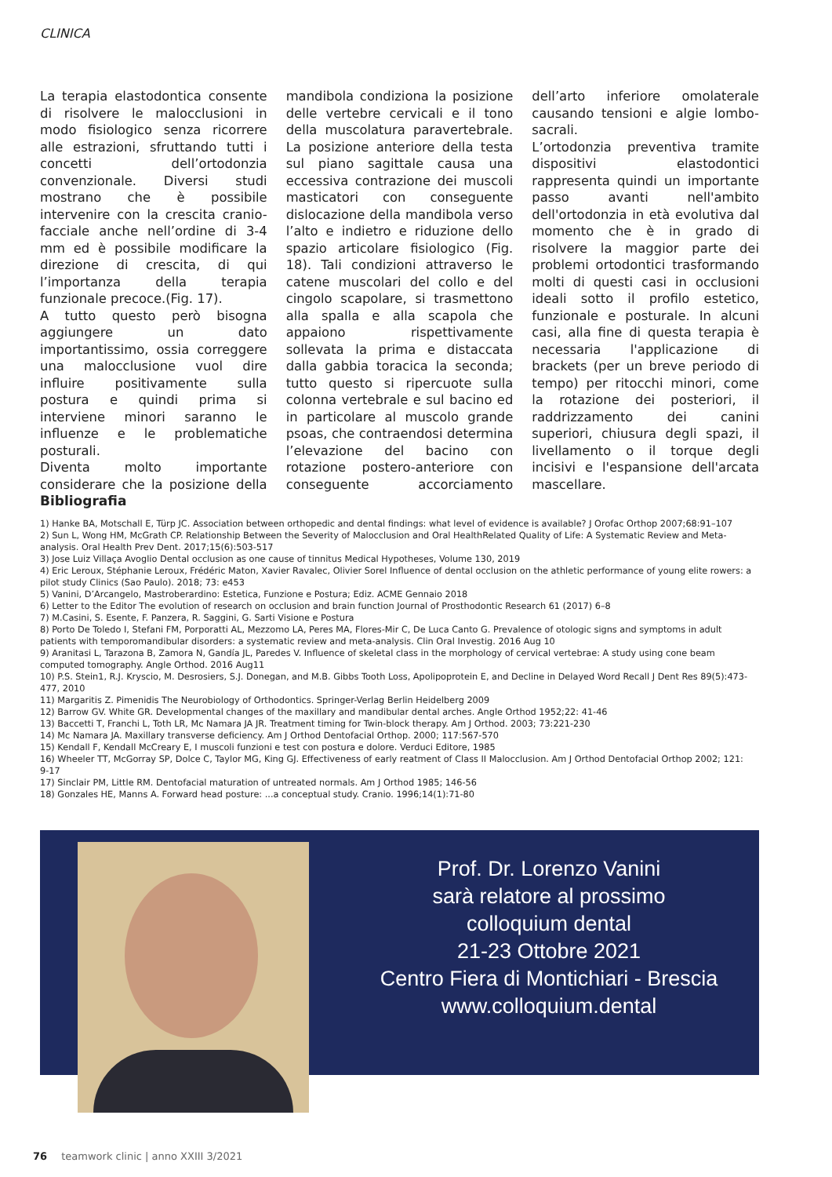CLINICA
La terapia elastodontica consente di risolvere le malocclusioni in modo fisiologico senza ricorrere alle estrazioni, sfruttando tutti i concetti dell’ortodonzia convenzionale. Diversi studi mostrano che è possibile intervenire con la crescita cranio-facciale anche nell’ordine di 3-4 mm ed è possibile modificare la direzione di crescita, di qui l’importanza della terapia funzionale precoce.(Fig. 17).
A tutto questo però bisogna aggiungere un dato importantissimo, ossia correggere una malocclusione vuol dire influire positivamente sulla postura e quindi prima si interviene minori saranno le influenze e le problematiche posturali.
Diventa molto importante considerare che la posizione della mandibola condiziona la posizione delle vertebre cervicali e il tono della muscolatura paravertebrale. La posizione anteriore della testa sul piano sagittale causa una eccessiva contrazione dei muscoli masticatori con conseguente dislocazione della mandibola verso l’alto e indietro e riduzione dello spazio articolare fisiologico (Fig. 18). Tali condizioni attraverso le catene muscolari del collo e del cingolo scapolare, si trasmettono alla spalla e alla scapola che appaiono rispettivamente sollevata la prima e distaccata dalla gabbia toracica la seconda; tutto questo si ripercuote sulla colonna vertebrale e sul bacino ed in particolare al muscolo grande psoas, che contraendosi determina l’elevazione del bacino con rotazione postero-anteriore con conseguente accorciamento dell’arto inferiore omolaterale causando tensioni e algie lombo-sacrali.
L’ortodonzia preventiva tramite dispositivi elastodontici rappresenta quindi un importante passo avanti nell'ambito dell'ortodonzia in età evolutiva dal momento che è in grado di risolvere la maggior parte dei problemi ortodontici trasformando molti di questi casi in occlusioni ideali sotto il profilo estetico, funzionale e posturale. In alcuni casi, alla fine di questa terapia è necessaria l'applicazione di brackets (per un breve periodo di tempo) per ritocchi minori, come la rotazione dei posteriori, il raddrizzamento dei canini superiori, chiusura degli spazi, il livellamento o il torque degli incisivi e l'espansione dell'arcata mascellare.
Bibliografia
1) Hanke BA, Motschall E, Türp JC. Association between orthopedic and dental findings: what level of evidence is available? J Orofac Orthop 2007;68:91–107
2) Sun L, Wong HM, McGrath CP. Relationship Between the Severity of Malocclusion and Oral HealthRelated Quality of Life: A Systematic Review and Meta-analysis. Oral Health Prev Dent. 2017;15(6):503-517
3) Jose Luiz Villaça Avoglio Dental occlusion as one cause of tinnitus Medical Hypotheses, Volume 130, 2019
4) Eric Leroux, Stéphanie Leroux, Frédéric Maton, Xavier Ravalec, Olivier Sorel Influence of dental occlusion on the athletic performance of young elite rowers: a pilot study Clinics (Sao Paulo). 2018; 73: e453
5) Vanini, D’Arcangelo, Mastroberardino: Estetica, Funzione e Postura; Ediz. ACME Gennaio 2018
6) Letter to the Editor The evolution of research on occlusion and brain function Journal of Prosthodontic Research 61 (2017) 6–8
7) M.Casini, S. Esente, F. Panzera, R. Saggini, G. Sarti Visione e Postura
8) Porto De Toledo I, Stefani FM, Porporatti AL, Mezzomo LA, Peres MA, Flores-Mir C, De Luca Canto G. Prevalence of otologic signs and symptoms in adult patients with temporomandibular disorders: a systematic review and meta-analysis. Clin Oral Investig. 2016 Aug 10
9) Aranitasi L, Tarazona B, Zamora N, Gandía JL, Paredes V. Influence of skeletal class in the morphology of cervical vertebrae: A study using cone beam computed tomography. Angle Orthod. 2016 Aug11
10) P.S. Stein1, R.J. Kryscio, M. Desrosiers, S.J. Donegan, and M.B. Gibbs Tooth Loss, Apolipoprotein E, and Decline in Delayed Word Recall J Dent Res 89(5):473-477, 2010
11) Margaritis Z. Pimenidis The Neurobiology of Orthodontics. Springer-Verlag Berlin Heidelberg 2009
12) Barrow GV. White GR. Developmental changes of the maxillary and mandibular dental arches. Angle Orthod 1952;22: 41-46
13) Baccetti T, Franchi L, Toth LR, Mc Namara JA JR. Treatment timing for Twin-block therapy. Am J Orthod. 2003; 73:221-230
14) Mc Namara JA. Maxillary transverse deficiency. Am J Orthod Dentofacial Orthop. 2000; 117:567-570
15) Kendall F, Kendall McCreary E, I muscoli funzioni e test con postura e dolore. Verduci Editore, 1985
16) Wheeler TT, McGorray SP, Dolce C, Taylor MG, King GJ. Effectiveness of early reatment of Class II Malocclusion. Am J Orthod Dentofacial Orthop 2002; 121: 9-17
17) Sinclair PM, Little RM. Dentofacial maturation of untreated normals. Am J Orthod 1985; 146-56
18) Gonzales HE, Manns A. Forward head posture: ...a conceptual study. Cranio. 1996;14(1):71-80
Prof. Dr. Lorenzo Vanini
sarà relatore al prossimo
colloquium dental
21-23 Ottobre 2021
Centro Fiera di Montichiari - Brescia
www.colloquium.dental
76 teamwork clinic | anno XXIII 3/2021